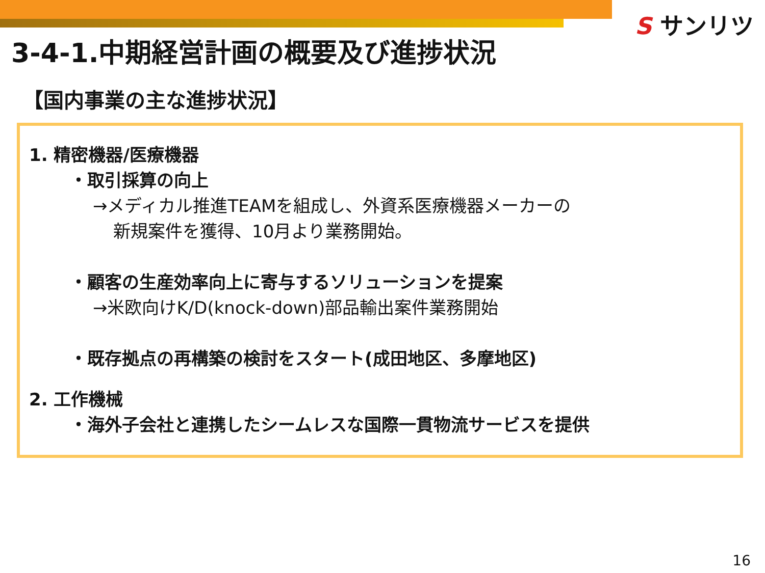S サンリツ
3-4-1.中期経営計画の概要及び進捗状況
【国内事業の主な進捗状況】
1. 精密機器/医療機器
・取引採算の向上
→メディカル推進TEAMを組成し、外資系医療機器メーカーの
新規案件を獲得、10月より業務開始。
・顧客の生産効率向上に寄与するソリューションを提案
→米欧向けK/D(knock-down)部品輸出案件業務開始
・既存拠点の再構築の検討をスタート(成田地区、多摩地区)
2. 工作機械
・海外子会社と連携したシームレスな国際一貫物流サービスを提供
16